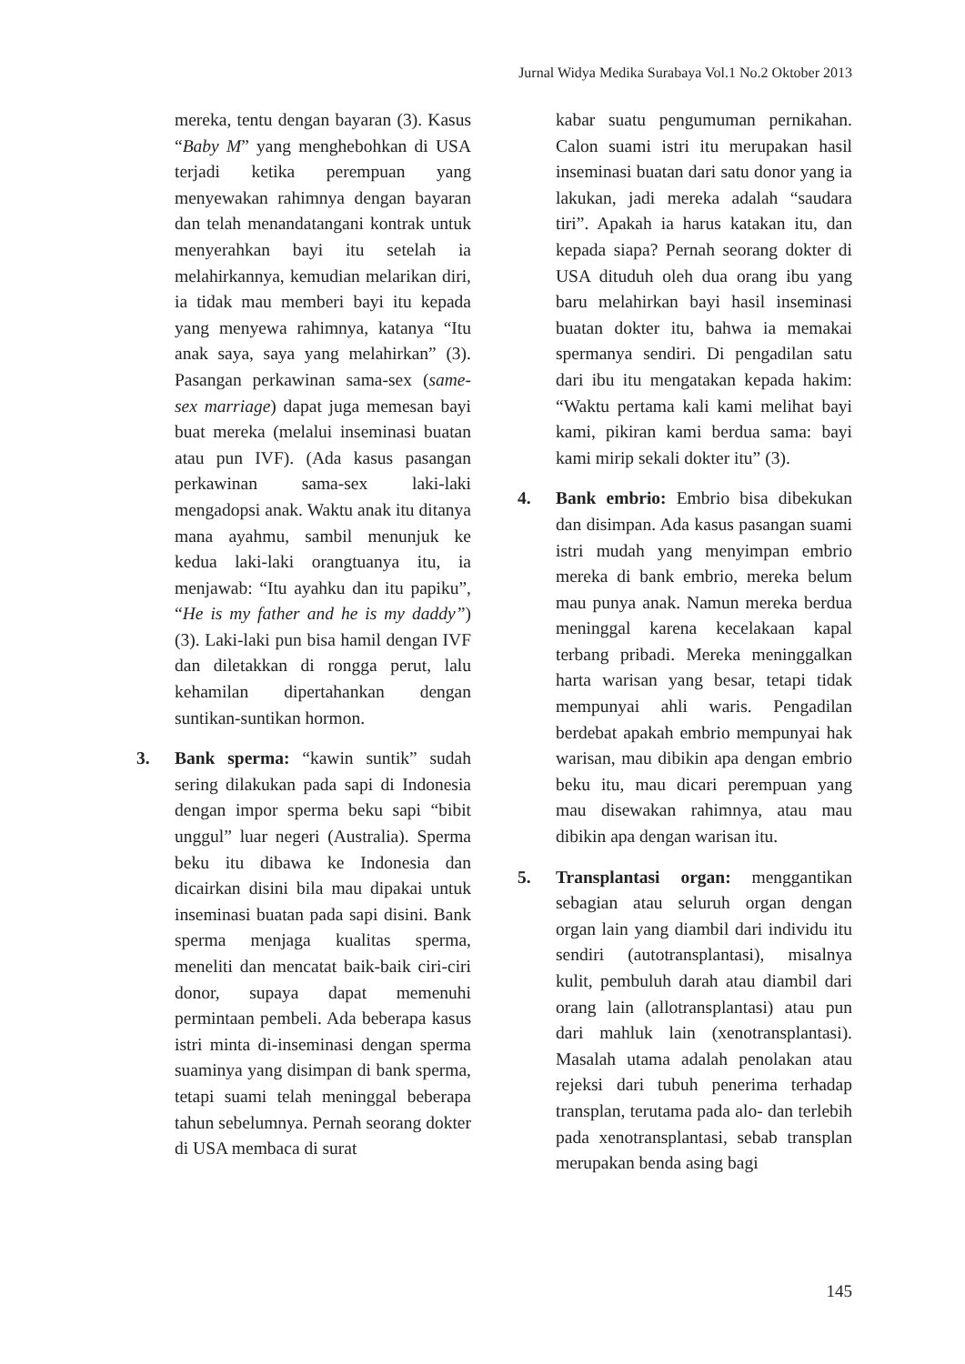Jurnal Widya Medika Surabaya Vol.1 No.2 Oktober 2013
mereka, tentu dengan bayaran (3). Kasus “Baby M” yang menghebohkan di USA terjadi ketika perempuan yang menyewakan rahimnya dengan bayaran dan telah menandatangani kontrak untuk menyerahkan bayi itu setelah ia melahirkannya, kemudian melarikan diri, ia tidak mau memberi bayi itu kepada yang menyewa rahimnya, katanya “Itu anak saya, saya yang melahirkan” (3). Pasangan perkawinan sama-sex (same-sex marriage) dapat juga memesan bayi buat mereka (melalui inseminasi buatan atau pun IVF). (Ada kasus pasangan perkawinan sama-sex laki-laki mengadopsi anak. Waktu anak itu ditanya mana ayahmu, sambil menunjuk ke kedua laki-laki orangtuanya itu, ia menjawab: “Itu ayahku dan itu papiku”, “He is my father and he is my daddy”) (3). Laki-laki pun bisa hamil dengan IVF dan diletakkan di rongga perut, lalu kehamilan dipertahankan dengan suntikan-suntikan hormon.
3. Bank sperma: “kawin suntik” sudah sering dilakukan pada sapi di Indonesia dengan impor sperma beku sapi “bibit unggul” luar negeri (Australia). Sperma beku itu dibawa ke Indonesia dan dicairkan disini bila mau dipakai untuk inseminasi buatan pada sapi disini. Bank sperma menjaga kualitas sperma, meneliti dan mencatat baik-baik ciri-ciri donor, supaya dapat memenuhi permintaan pembeli. Ada beberapa kasus istri minta di-inseminasi dengan sperma suaminya yang disimpan di bank sperma, tetapi suami telah meninggal beberapa tahun sebelumnya. Pernah seorang dokter di USA membaca di surat
kabar suatu pengumuman pernikahan. Calon suami istri itu merupakan hasil inseminasi buatan dari satu donor yang ia lakukan, jadi mereka adalah “saudara tiri”. Apakah ia harus katakan itu, dan kepada siapa? Pernah seorang dokter di USA dituduh oleh dua orang ibu yang baru melahirkan bayi hasil inseminasi buatan dokter itu, bahwa ia memakai spermanya sendiri. Di pengadilan satu dari ibu itu mengatakan kepada hakim: “Waktu pertama kali kami melihat bayi kami, pikiran kami berdua sama: bayi kami mirip sekali dokter itu” (3).
4. Bank embrio: Embrio bisa dibekukan dan disimpan. Ada kasus pasangan suami istri mudah yang menyimpan embrio mereka di bank embrio, mereka belum mau punya anak. Namun mereka berdua meninggal karena kecelakaan kapal terbang pribadi. Mereka meninggalkan harta warisan yang besar, tetapi tidak mempunyai ahli waris. Pengadilan berdebat apakah embrio mempunyai hak warisan, mau dibikin apa dengan embrio beku itu, mau dicari perempuan yang mau disewakan rahimnya, atau mau dibikin apa dengan warisan itu.
5. Transplantasi organ: menggantikan sebagian atau seluruh organ dengan organ lain yang diambil dari individu itu sendiri (autotransplantasi), misalnya kulit, pembuluh darah atau diambil dari orang lain (allotransplantasi) atau pun dari mahluk lain (xenotransplantasi). Masalah utama adalah penolakan atau rejeksi dari tubuh penerima terhadap transplan, terutama pada alo- dan terlebih pada xenotransplantasi, sebab transplan merupakan benda asing bagi
145